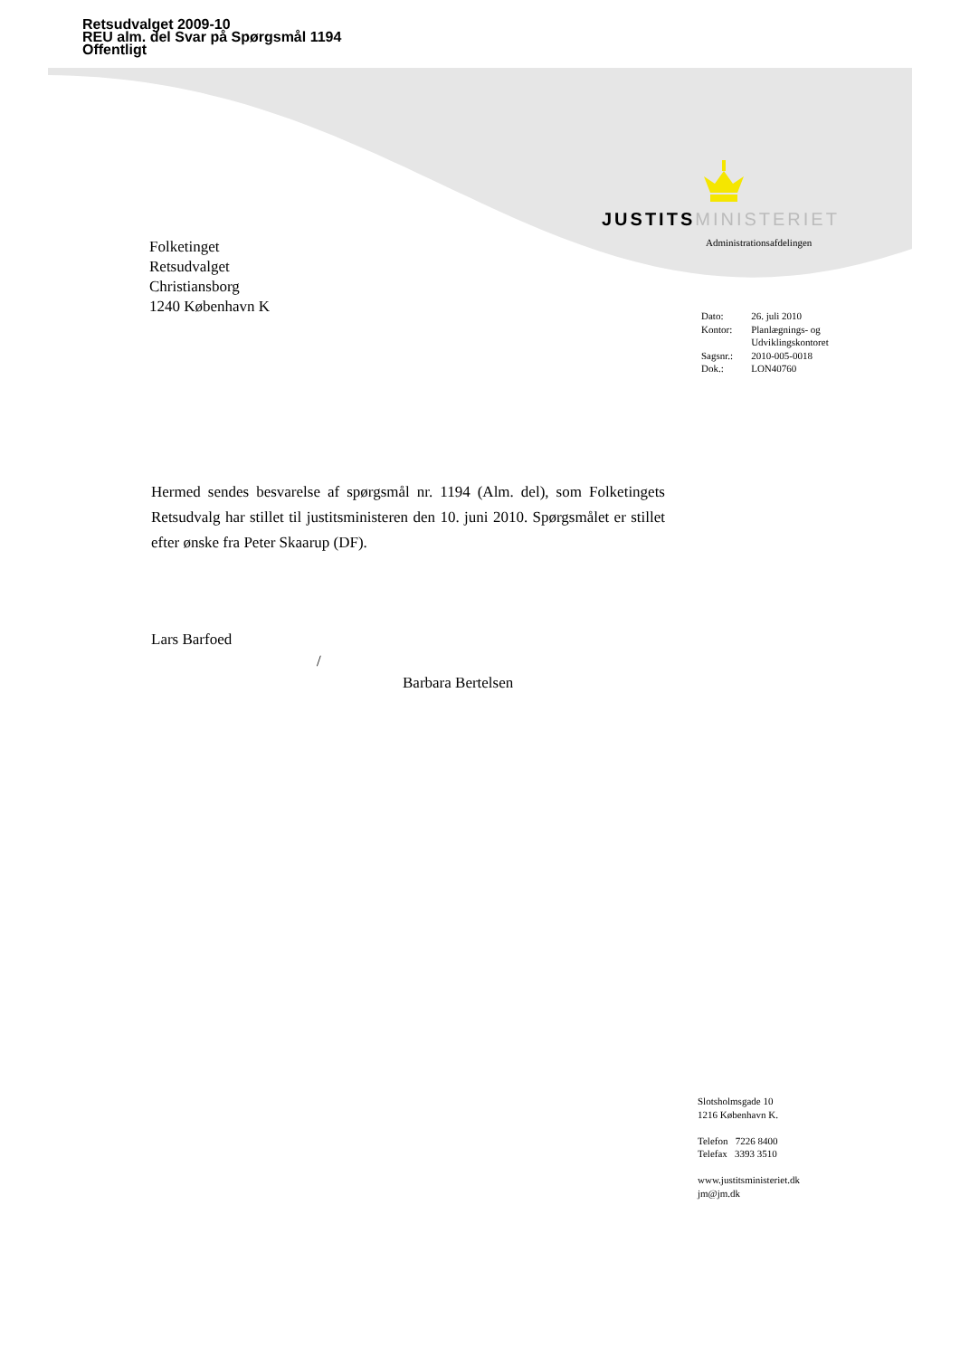Retsudvalget 2009-10
REU alm. del Svar på Spørgsmål 1194
Offentligt
JUSTITS MINISTERIET
Administrationsafdelingen
Folketinget
Retsudvalget
Christiansborg
1240 København K
| Dato: | 26. juli 2010 |
| Kontor: | Planlægnings- og Udviklingskontoret |
| Sagsnr.: | 2010-005-0018 |
| Dok.: | LON40760 |
Hermed sendes besvarelse af spørgsmål nr. 1194 (Alm. del), som Folketingets Retsudvalg har stillet til justitsministeren den 10. juni 2010. Spørgsmålet er stillet efter ønske fra Peter Skaarup (DF).
Lars Barfoed
/
Barbara Bertelsen
Slotsholmsgade 10
1216 København K.
Telefon 7226 8400
Telefax 3393 3510
www.justitsministeriet.dk
jm@jm.dk